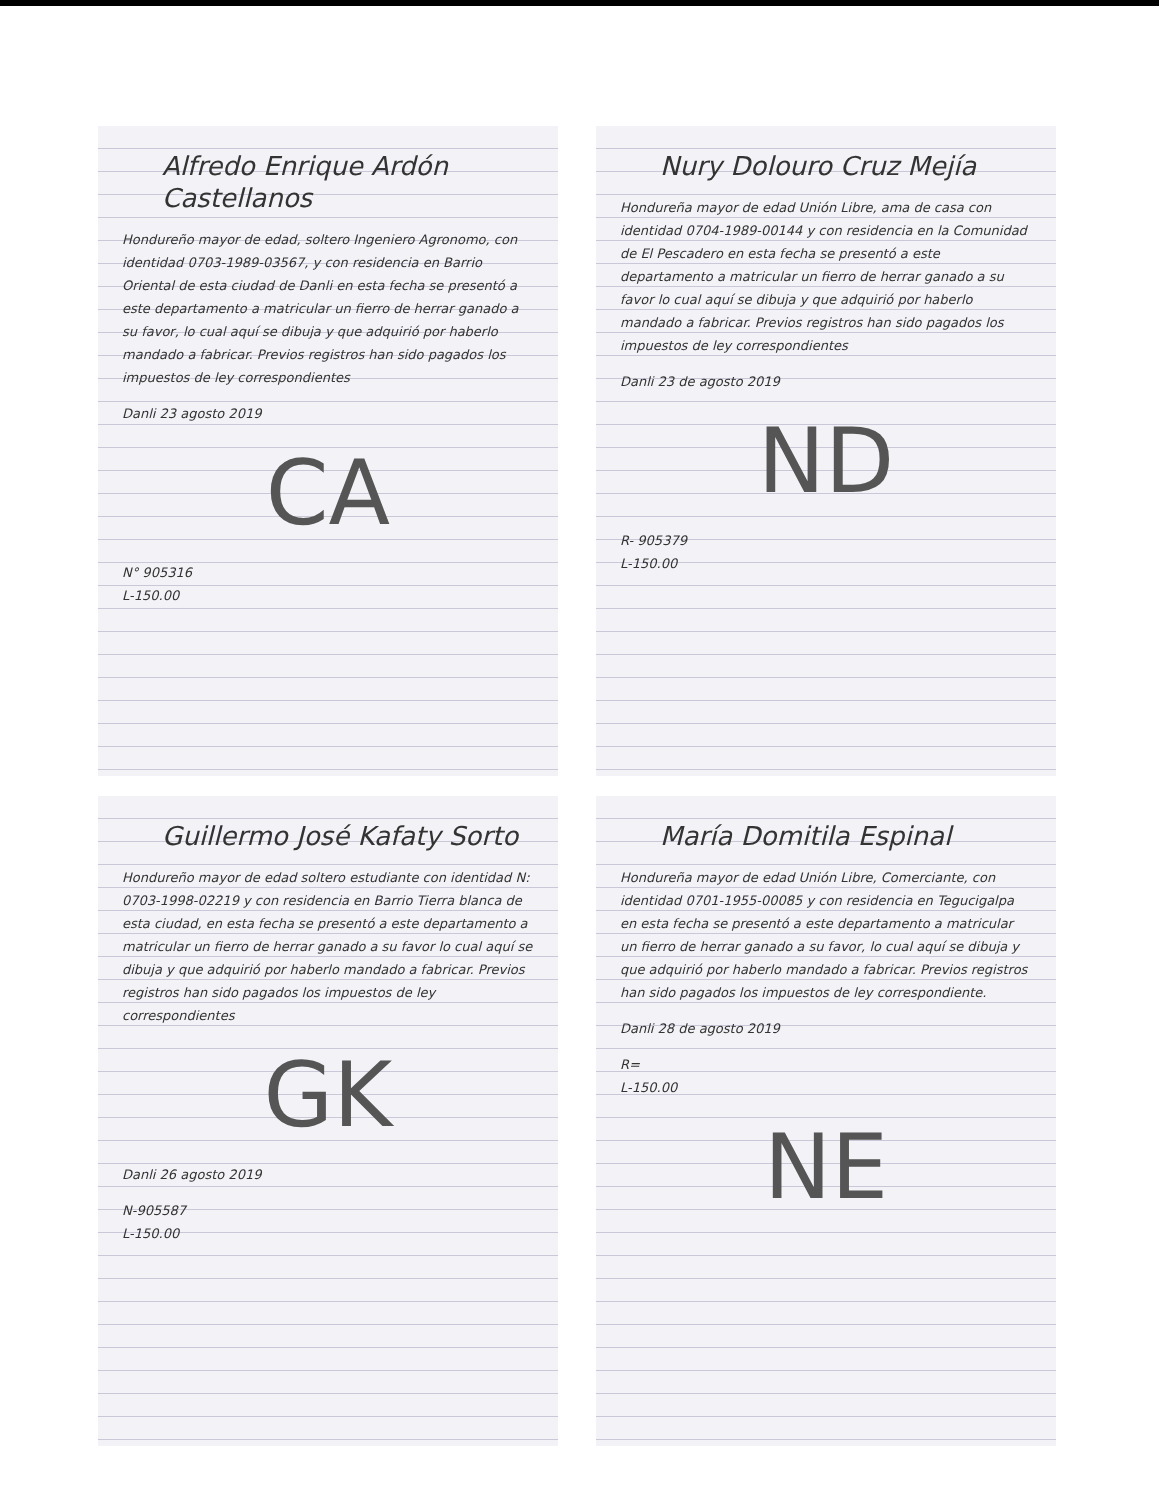Alfredo Enrique Ardón Castellanos
Hondureño mayor de edad, soltero Ingeniero Agronomo, con identidad 0703-1989-03567, y con residencia en Barrio Oriental de esta ciudad de Danli en esta fecha se presentó a este departamento a matricular un fierro de herrar ganado a su favor, lo cual aquí se dibuja y que adquirió por haberlo mandado a fabricar. Previos registros han sido pagados los impuestos de ley correspondientes
Danli 23 agosto 2019
CA
N° 905316
L-150.00
Nury Dolouro Cruz Mejía
Hondureña mayor de edad Unión Libre, ama de casa con identidad 0704-1989-00144 y con residencia en la Comunidad de El Pescadero en esta fecha se presentó a este departamento a matricular un fierro de herrar ganado a su favor lo cual aquí se dibuja y que adquirió por haberlo mandado a fabricar. Previos registros han sido pagados los impuestos de ley correspondientes
Danli 23 de agosto 2019
ND
R- 905379
L-150.00
Guillermo José Kafaty Sorto
Hondureño mayor de edad soltero estudiante con identidad N: 0703-1998-02219 y con residencia en Barrio Tierra blanca de esta ciudad, en esta fecha se presentó a este departamento a matricular un fierro de herrar ganado a su favor lo cual aquí se dibuja y que adquirió por haberlo mandado a fabricar. Previos registros han sido pagados los impuestos de ley correspondientes
GK
Danli 26 agosto 2019
N-905587
L-150.00
María Domitila Espinal
Hondureña mayor de edad Unión Libre, Comerciante, con identidad 0701-1955-00085 y con residencia en Tegucigalpa en esta fecha se presentó a este departamento a matricular un fierro de herrar ganado a su favor, lo cual aquí se dibuja y que adquirió por haberlo mandado a fabricar. Previos registros han sido pagados los impuestos de ley correspondiente.
Danli 28 de agosto 2019
R=
L-150.00
NE